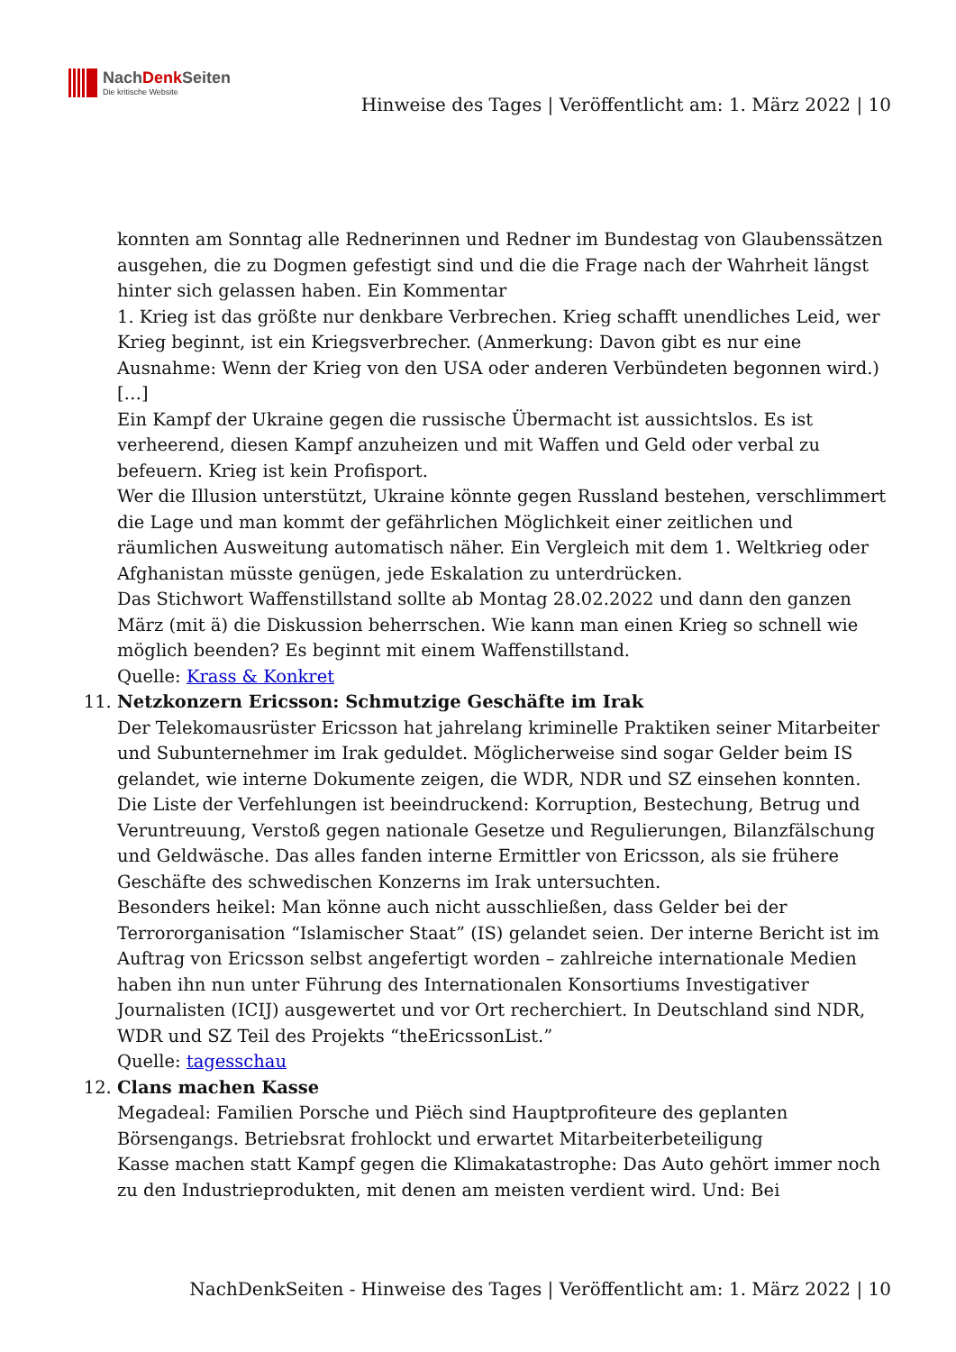NachDenk Seiten
Die kritische Website
Hinweise des Tages | Veröffentlicht am: 1. März 2022 | 10
konnten am Sonntag alle Rednerinnen und Redner im Bundestag von Glaubenssätzen ausgehen, die zu Dogmen gefestigt sind und die die Frage nach der Wahrheit längst hinter sich gelassen haben. Ein Kommentar
1. Krieg ist das größte nur denkbare Verbrechen. Krieg schafft unendliches Leid, wer Krieg beginnt, ist ein Kriegsverbrecher. (Anmerkung: Davon gibt es nur eine Ausnahme: Wenn der Krieg von den USA oder anderen Verbündeten begonnen wird.)
[…]
Ein Kampf der Ukraine gegen die russische Übermacht ist aussichtslos. Es ist verheerend, diesen Kampf anzuheizen und mit Waffen und Geld oder verbal zu befeuern. Krieg ist kein Profisport.
Wer die Illusion unterstützt, Ukraine könnte gegen Russland bestehen, verschlimmert die Lage und man kommt der gefährlichen Möglichkeit einer zeitlichen und räumlichen Ausweitung automatisch näher. Ein Vergleich mit dem 1. Weltkrieg oder Afghanistan müsste genügen, jede Eskalation zu unterdrücken.
Das Stichwort Waffenstillstand sollte ab Montag 28.02.2022 und dann den ganzen März (mit ä) die Diskussion beherrschen. Wie kann man einen Krieg so schnell wie möglich beenden? Es beginnt mit einem Waffenstillstand.
Quelle: Krass & Konkret
11. Netzkonzern Ericsson: Schmutzige Geschäfte im Irak
Der Telekomausrüster Ericsson hat jahrelang kriminelle Praktiken seiner Mitarbeiter und Subunternehmer im Irak geduldet. Möglicherweise sind sogar Gelder beim IS gelandet, wie interne Dokumente zeigen, die WDR, NDR und SZ einsehen konnten.
Die Liste der Verfehlungen ist beeindruckend: Korruption, Bestechung, Betrug und Veruntreuung, Verstoß gegen nationale Gesetze und Regulierungen, Bilanzfälschung und Geldwäsche. Das alles fanden interne Ermittler von Ericsson, als sie frühere Geschäfte des schwedischen Konzerns im Irak untersuchten.
Besonders heikel: Man könne auch nicht ausschließen, dass Gelder bei der Terrororganisation “Islamischer Staat” (IS) gelandet seien. Der interne Bericht ist im Auftrag von Ericsson selbst angefertigt worden – zahlreiche internationale Medien haben ihn nun unter Führung des Internationalen Konsortiums Investigativer Journalisten (ICIJ) ausgewertet und vor Ort recherchiert. In Deutschland sind NDR, WDR und SZ Teil des Projekts “theEricssonList.”
Quelle: tagesschau
12. Clans machen Kasse
Megadeal: Familien Porsche und Piëch sind Hauptprofiteure des geplanten Börsengangs. Betriebsrat frohlockt und erwartet Mitarbeiterbeteiligung
Kasse machen statt Kampf gegen die Klimakatastrophe: Das Auto gehört immer noch zu den Industrieprodukten, mit denen am meisten verdient wird. Und: Bei
NachDenkSeiten - Hinweise des Tages | Veröffentlicht am: 1. März 2022 | 10